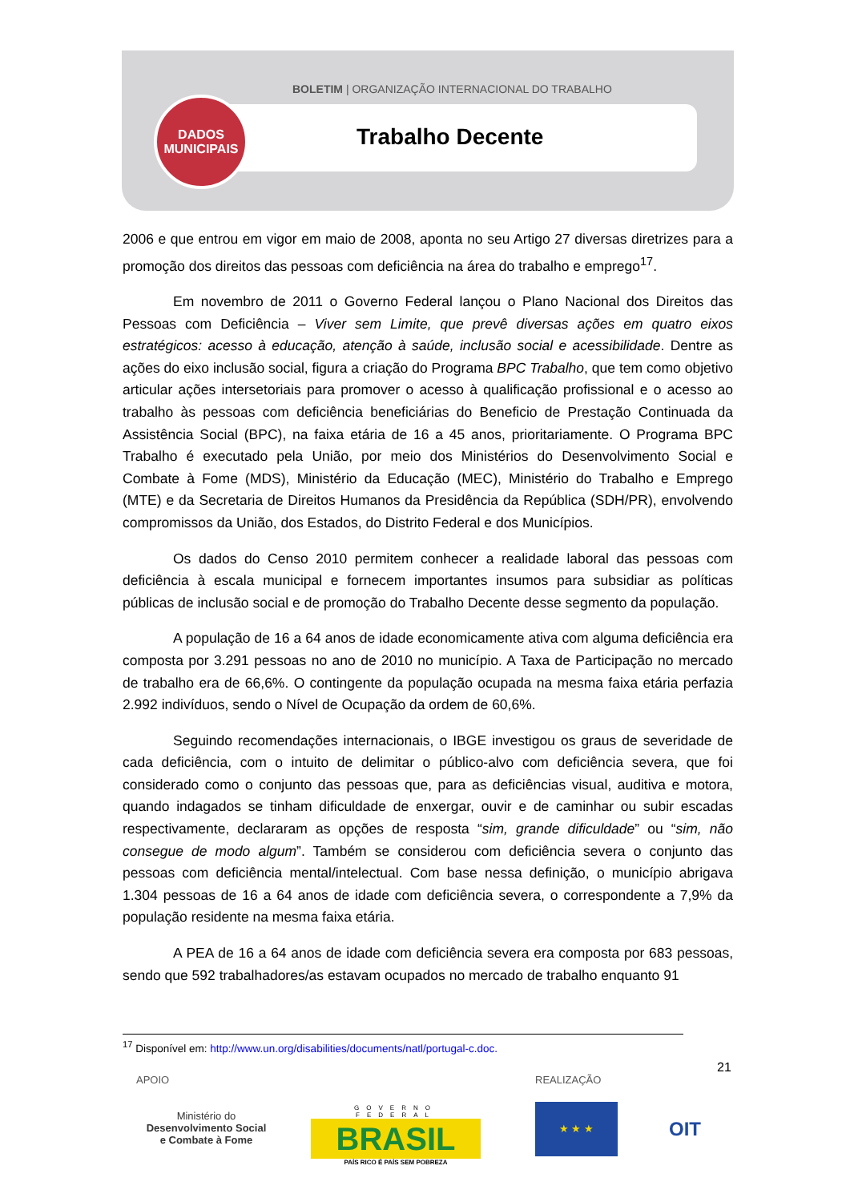BOLETIM | ORGANIZAÇÃO INTERNACIONAL DO TRABALHO
DADOS
MUNICIPAIS
Trabalho Decente
2006 e que entrou em vigor em maio de 2008, aponta no seu Artigo 27 diversas diretrizes para a promoção dos direitos das pessoas com deficiência na área do trabalho e emprego<sup>17</sup>.
Em novembro de 2011 o Governo Federal lançou o Plano Nacional dos Direitos das Pessoas com Deficiência – Viver sem Limite, que prevê diversas ações em quatro eixos estratégicos: acesso à educação, atenção à saúde, inclusão social e acessibilidade. Dentre as ações do eixo inclusão social, figura a criação do Programa BPC Trabalho, que tem como objetivo articular ações intersetoriais para promover o acesso à qualificação profissional e o acesso ao trabalho às pessoas com deficiência beneficiárias do Beneficio de Prestação Continuada da Assistência Social (BPC), na faixa etária de 16 a 45 anos, prioritariamente. O Programa BPC Trabalho é executado pela União, por meio dos Ministérios do Desenvolvimento Social e Combate à Fome (MDS), Ministério da Educação (MEC), Ministério do Trabalho e Emprego (MTE) e da Secretaria de Direitos Humanos da Presidência da República (SDH/PR), envolvendo compromissos da União, dos Estados, do Distrito Federal e dos Municípios.
Os dados do Censo 2010 permitem conhecer a realidade laboral das pessoas com deficiência à escala municipal e fornecem importantes insumos para subsidiar as políticas públicas de inclusão social e de promoção do Trabalho Decente desse segmento da população.
A população de 16 a 64 anos de idade economicamente ativa com alguma deficiência era composta por 3.291 pessoas no ano de 2010 no município. A Taxa de Participação no mercado de trabalho era de 66,6%. O contingente da população ocupada na mesma faixa etária perfazia 2.992 indivíduos, sendo o Nível de Ocupação da ordem de 60,6%.
Seguindo recomendações internacionais, o IBGE investigou os graus de severidade de cada deficiência, com o intuito de delimitar o público-alvo com deficiência severa, que foi considerado como o conjunto das pessoas que, para as deficiências visual, auditiva e motora, quando indagados se tinham dificuldade de enxergar, ouvir e de caminhar ou subir escadas respectivamente, declararam as opções de resposta “sim, grande dificuldade” ou “sim, não consegue de modo algum”. Também se considerou com deficiência severa o conjunto das pessoas com deficiência mental/intelectual. Com base nessa definição, o município abrigava 1.304 pessoas de 16 a 64 anos de idade com deficiência severa, o correspondente a 7,9% da população residente na mesma faixa etária.
A PEA de 16 a 64 anos de idade com deficiência severa era composta por 683 pessoas, sendo que 592 trabalhadores/as estavam ocupados no mercado de trabalho enquanto 91
<sup>17</sup> Disponível em: http://www.un.org/disabilities/documents/natl/portugal-c.doc.
21
APOIO REALIZAÇÃO
Ministério do
Desenvolvimento Social
e Combate à Fome
GOVERNO FEDERAL
BRASIL
PAÍS RICO É PAÍS SEM POBREZA
★ ★ ★ OIT